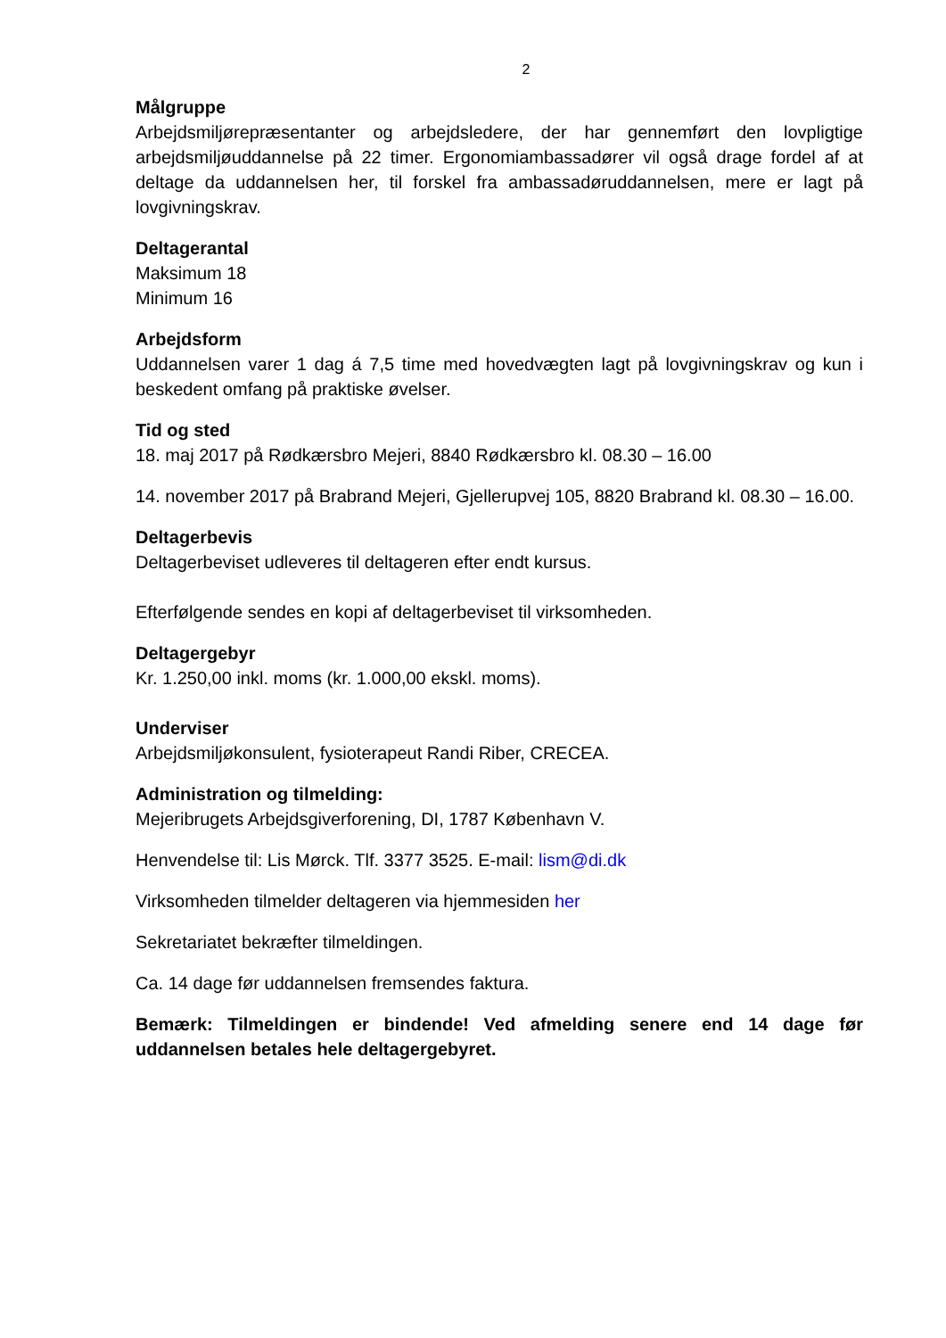2
Målgruppe
Arbejdsmiljørepræsentanter og arbejdsledere, der har gennemført den lovpligtige arbejdsmiljøuddannelse på 22 timer. Ergonomiambassadører vil også drage fordel af at deltage da uddannelsen her, til forskel fra ambassadøruddannelsen, mere er lagt på lovgivningskrav.
Deltagerantal
Maksimum 18
Minimum 16
Arbejdsform
Uddannelsen varer 1 dag á 7,5 time med hovedvægten lagt på lovgivningskrav og kun i beskedent omfang på praktiske øvelser.
Tid og sted
18. maj 2017 på Rødkærsbro Mejeri, 8840 Rødkærsbro kl. 08.30 – 16.00
14. november 2017 på Brabrand Mejeri, Gjellerupvej 105, 8820 Brabrand kl. 08.30 – 16.00.
Deltagerbevis
Deltagerbeviset udleveres til deltageren efter endt kursus.
Efterfølgende sendes en kopi af deltagerbeviset til virksomheden.
Deltagergebyr
Kr. 1.250,00 inkl. moms (kr. 1.000,00 ekskl. moms).
Underviser
Arbejdsmiljøkonsulent, fysioterapeut Randi Riber, CRECEA.
Administration og tilmelding:
Mejeribrugets Arbejdsgiverforening, DI, 1787 København V.
Henvendelse til: Lis Mørck. Tlf. 3377 3525. E-mail: lism@di.dk
Virksomheden tilmelder deltageren via hjemmesiden her
Sekretariatet bekræfter tilmeldingen.
Ca. 14 dage før uddannelsen fremsendes faktura.
Bemærk: Tilmeldingen er bindende! Ved afmelding senere end 14 dage før uddannelsen betales hele deltagergebyret.